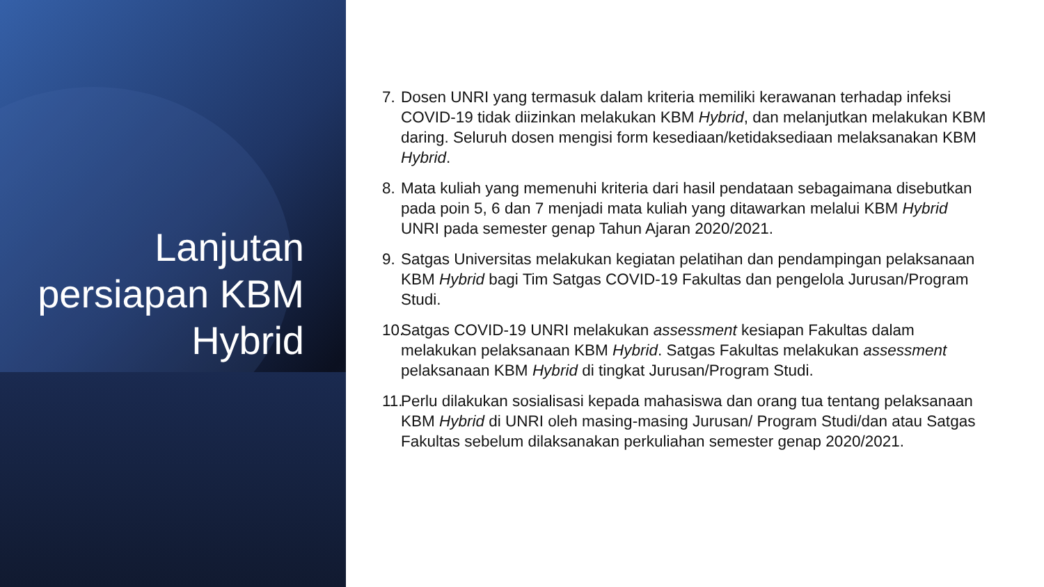Lanjutan persiapan KBM Hybrid
7. Dosen UNRI yang termasuk dalam kriteria memiliki kerawanan terhadap infeksi COVID-19 tidak diizinkan melakukan KBM Hybrid, dan melanjutkan melakukan KBM daring. Seluruh dosen mengisi form kesediaan/ketidaksediaan melaksanakan KBM Hybrid.
8. Mata kuliah yang memenuhi kriteria dari hasil pendataan sebagaimana disebutkan pada poin 5, 6 dan 7 menjadi mata kuliah yang ditawarkan melalui KBM Hybrid UNRI pada semester genap Tahun Ajaran 2020/2021.
9. Satgas Universitas melakukan kegiatan pelatihan dan pendampingan pelaksanaan KBM Hybrid bagi Tim Satgas COVID-19 Fakultas dan pengelola Jurusan/Program Studi.
10. Satgas COVID-19 UNRI melakukan assessment kesiapan Fakultas dalam melakukan pelaksanaan KBM Hybrid. Satgas Fakultas melakukan assessment pelaksanaan KBM Hybrid di tingkat Jurusan/Program Studi.
11. Perlu dilakukan sosialisasi kepada mahasiswa dan orang tua tentang pelaksanaan KBM Hybrid di UNRI oleh masing-masing Jurusan/ Program Studi/dan atau Satgas Fakultas sebelum dilaksanakan perkuliahan semester genap 2020/2021.